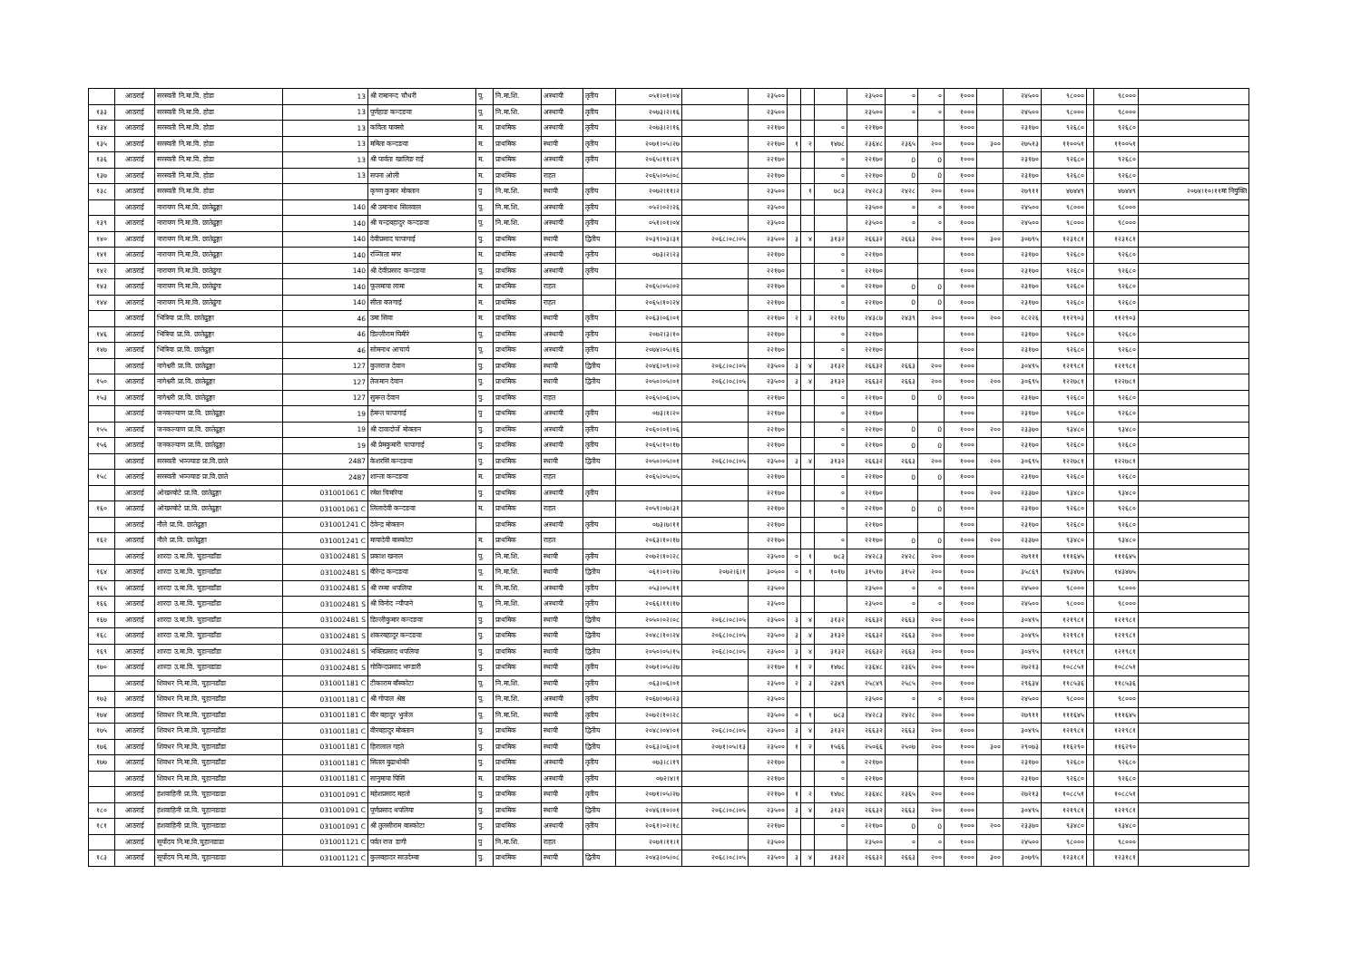| | आठराई | सरस्वती नि.मा.वि. होडा | 13 | श्री रामानन्द चौधरी | पू. | नि.मा.शि. | अस्थायी | तृतीय | ०५१।०१।०४ | | २३५०० | | | | २३५०० | ० | ० | १००० | | २४५०० | ९८००० | | ९८००० | |
| १३३ | आठराई | सरस्वती नि.मा.वि. होडा | 13 | पूर्णहाङ कन्दङवा | पू. | नि.मा.शि. | अस्थायी | तृतीय | २०७३।२।१६ | | २३५०० | | | | २३५०० | ० | ० | १००० | | २४५०० | ९८००० | | ९८००० | |
| १३४ | आठराई | सरस्वती नि.मा.वि. होडा | 13 | कविता याक्सो | म. | प्राथमिक | अस्थायी | तृतीय | २०७३।२।१६ | | २२१७० | | | ० | २२१७० | | | १००० | | २३१७० | ९२६८० | | ९२६८० | |
| १३५ | आठराई | सरस्वती नि.मा.वि. होडा | 13 | ममिता कन्दङवा | म. | प्राथमिक | स्थायी | तृतीय | २०७१।०५।२७ | | २२१७० | १ | २ | १४७८ | २३६४८ | २३६५ | २०० | १००० | ३०० | २७५१३ | ११००५१ | | ११००५१ | |
| १३६ | आठराई | सरस्वती नि.मा.वि. होडा | 13 | श्री पार्वता खालिङ राई | म. | प्राथमिक | अस्थायी | तृतीय | २०६५।११।२९ | | २२१७० | | | ० | २२१७० | 0 | 0 | १००० | | २३१७० | ९२६८० | | ९२६८० | |
| १३७ | आठराई | सरस्वती नि.मा.वि. होडा | 13 | सपना ओली | म. | प्राथमिक | राहत | | २०६५।०५।०८ | | २२१७० | | | ० | २२१७० | 0 | 0 | १००० | | २३१७० | ९२६८० | | ९२६८० | |
| १३८ | आठराई | सरस्वती नि.मा.वि. होडा | | कृष्ण कुमार मोक्तान | पु | नि.मा.शि. | स्थायी | तृतीय | २०७२।११।२ | | २३५०० | | १ | ७८३ | २४२८३ | २४२८ | २०० | १००० | | २७९११ | ४७४४९ | | ४७४४९ | २०७४।१०।११मा नियुक्ति |
| | आठराई | नारायण नि.मा.वि. छातेढुङ्गा | 140 | श्री उमानाथ सिलवाल | पू. | नि.मा.शि. | अस्थायी | तृतीय | ०५२।०२।२६ | | २३५०० | | | | २३५०० | ० | ० | १००० | | २४५०० | ९८००० | | ९८००० | |
| १३९ | आठराई | नारायण नि.मा.वि. छातेढुङ्गा | 140 | श्री चन्द्रबहादुर कन्दङवा | पू. | नि.मा.शि. | अस्थायी | तृतीय | ०५१।०१।०४ | | २३५०० | | | | २३५०० | ० | ० | १००० | | २४५०० | ९८००० | | ९८००० | |
| १४० | आठराई | नारायण नि.मा.वि. छातेढुङ्गा | 140 | देवीप्रसाद चापागाई | पु. | प्राथमिक | स्थायी | द्वितीय | २०३९।०३।३१ | २०६८।०८।०५ | २३५०० | ३ | ४ | ३१३२ | २६६३२ | २६६३ | २०० | १००० | ३०० | ३०७९५ | १२३१८१ | | १२३१८१ | |
| १४१ | आठराई | नारायण नि.मा.वि. छातेढुङ्गा | 140 | रञ्जिता मगर | म. | प्राथमिक | अस्थायी | तृतीय | ०७३।२।२३ | | २२१७० | | | ० | २२१७० | | | १००० | | २३१७० | ९२६८० | | ९२६८० | |
| १४२ | आठराई | नारायण नि.मा.वि. छातेढुंगा | 140 | श्री देवीप्रसाद कन्दङवा | पू. | प्राथमिक | अस्थायी | तृतीय | | | २२१७० | | | ० | २२१७० | | | १००० | | २३१७० | ९२६८० | | ९२६८० | |
| १४३ | आठराई | नारायण नि.मा.वि. छातेढुंगा | 140 | फूलमाया लामा | म. | प्राथमिक | राहत | | २०६५।०५।०२ | | २२१७० | | | ० | २२१७० | 0 | 0 | १००० | | २३१७० | ९२६८० | | ९२६८० | |
| १४४ | आठराई | नारायण नि.मा.वि. छातेढुंगा | 140 | सीता बजगाई | म. | प्राथमिक | राहत | | २०६५।१०।२४ | | २२१७० | | | ० | २२१७० | 0 | 0 | १००० | | २३१७० | ९२६८० | | ९२६८० | |
| | आठराई | भित्रिया प्रा.वि. छातेढुङ्गा | 46 | उमा सिवा | म. | प्राथमिक | स्थायी | तृतीय | २०६३।०६।०१ | | २२१७० | २ | ३ | २२१७ | २४३८७ | २४३९ | २०० | १००० | २०० | २८२२६ | ११२९०३ | | ११२९०३ | |
| १४६ | आठराई | भित्रिया प्रा.वि. छातेढुङ्गा | 46 | डिल्लीराम घिमीरे | पू. | प्राथमिक | अस्थायी | तृतीय | २०७२।३।१० | | २२१७० | | | ० | २२१७० | | | १००० | | २३१७० | ९२६८० | | ९२६८० | |
| १४७ | आठराई | भित्रिया प्रा.वि. छातेढुङ्गा | 46 | सोमनाथ आचार्य | पू. | प्राथमिक | अस्थायी | तृतीय | २०७४।०५।१६ | | २२१७० | | | ० | २२१७० | | | १००० | | २३१७० | ९२६८० | | ९२६८० | |
| | आठराई | नागेश्वरी प्रा.वि. छातेढुङ्गा | 127 | कुलराज देवान | पु. | प्राथमिक | स्थायी | द्वितीय | २०४६।०९।०२ | २०६८।०८।०५ | २३५०० | ३ | ४ | ३१३२ | २६६३२ | २६६३ | २०० | १००० | | ३०४९५ | १२१९८१ | | १२१९८१ | |
| १५० | आठराई | नागेश्वरी प्रा.वि. छातेढुङ्गा | 127 | तेजमान देवान | पु. | प्राथमिक | स्थायी | द्वितीय | २०५०।०५।०१ | २०६८।०८।०५ | २३५०० | ३ | ४ | ३१३२ | २६६३२ | २६६३ | २०० | १००० | २०० | ३०६९५ | १२२७८१ | | १२२७८१ | |
| १५३ | आठराई | नागेश्वरी प्रा.वि. छातेढुङ्गा | 127 | सुमन्त देवान | पु. | प्राथमिक | राहत | | २०६५।०६।०५ | | २२१७० | | | ० | २२१७० | 0 | 0 | १००० | | २३१७० | ९२६८० | | ९२६८० | |
| | आठराई | जनकल्याण प्रा.वि. छातेढुङ्गा | 19 | हेमन्त चापागाई | पु | प्राथमिक | अस्थायी | तृतीय | ०७३।१।२० | | २२१७० | | | ० | २२१७० | | | १००० | | २३१७० | ९२६८० | | ९२६८० | |
| १५५ | आठराई | जनकल्याण प्रा.वि. छातेढुङ्गा | 19 | श्री दावादोर्जे मोक्तान | पु. | प्राथमिक | अस्थायी | तृतीय | २०६०।०१।०६ | | २२१७० | | | ० | २२१७० | 0 | 0 | १००० | २०० | २३३७० | ९३४८० | | ९३४८० | |
| १५६ | आठराई | जनकल्याण प्रा.वि. छातेढुङ्गा | 19 | श्री प्रेमकुमारी चापागाई | पु. | प्राथमिक | अस्थायी | तृतीय | २०६५।१०।१७ | | २२१७० | | | ० | २२१७० | 0 | 0 | १००० | | २३१७० | ९२६८० | | ९२६८० | |
| | आठराई | सरस्वती भञ्ज्याङ प्रा.वि.छाते | 2487 | केशरसिं कन्दङवा | पु. | प्राथमिक | स्थायी | द्वितीय | २०५०।०५।०१ | २०६८।०८।०५ | २३५०० | ३ | ४ | ३१३२ | २६६३२ | २६६३ | २०० | १००० | २०० | ३०६९५ | १२२७८१ | | १२२७८१ | |
| १५८ | आठराई | सरस्वती भञ्ज्याङ प्रा.वि.छाते | 2487 | शान्ता कन्दङवा | म. | प्राथमिक | राहत | | २०६५।०५।०५ | | २२१७० | | | ० | २२१७० | 0 | 0 | १००० | | २३१७० | ९२६८० | | ९२६८० | |
| | आठराई | ओखरबोटे प्रा.वि. छातेढुङ्गा | 031001061 C | रमेश चिमरिया | पु. | प्राथमिक | अस्थायी | तृतीय | | | २२१७० | | | ० | २२१७० | | | १००० | २०० | २३३७० | ९३४८० | | ९३४८० | |
| १६० | आठराई | ओखरबोटे प्रा.वि. छातेढुङ्गा | 031001061 C | लिलादेवी कन्दङवा | म. | प्राथमिक | राहत | | २०५९।०७।३१ | | २२१७० | | | ० | २२१७० | 0 | 0 | १००० | | २३१७० | ९२६८० | | ९२६८० | |
| | आठराई | नौले प्रा.वि. छातेढुङ्गा | 031001241 C | देवेन्द्र मोक्तान | | प्राथमिक | अस्थायी | तृतीय | ०७३।७।११ | | २२१७० | | | | २२१७० | | | १००० | | २३१७० | ९२६८० | | ९२६८० | |
| १६२ | आठराई | नौले प्रा.वि. छातेढुङ्गा | 031001241 C | मायादेवी बास्कोटा | म. | प्राथमिक | राहत | | २०६३।१०।१७ | | २२१७० | | | ० | २२१७० | 0 | 0 | १००० | २०० | २३३७० | ९३४८० | | ९३४८० | |
| | आठराई | शारदा उ.मा.वि. चुहानडाँडा | 031002481 S | प्रकाश खनाल | पू. | नि.मा.शि. | स्थायी | तृतीय | २०७२।१०।२८ | | २३५०० | ० | १ | ७८३ | २४२८३ | २४२८ | २०० | १००० | | २७९११ | १११६४५ | | १११६४५ | |
| १६४ | आठराई | शारदा उ.मा.वि. चुहानडाँडा | 031002481 S | बीरेन्द्र कन्दङवा | पू. | नि.मा.शि. | स्थायी | द्वितीय | ०६१।०१।२७ | २०७२।६।१ | ३०५०० | ० | १ | १०१७ | ३१५१७ | ३१५२ | २०० | १००० | | ३५८६९ | १४३४७५ | | १४३४७५ | |
| १६५ | आठराई | शारदा उ.मा.वि. चुहानडाँडा | 031002481 S | श्री रम्मा थपलिया | म. | नि.मा.शि. | अस्थायी | तृतीय | ०५३।०५।११ | | २३५०० | | | | २३५०० | ० | ० | १००० | | २४५०० | ९८००० | | ९८००० | |
| १६६ | आठराई | शारदा उ.मा.वि. चुहानडाँडा | 031002481 S | श्री विनोद न्यौपाने | पू. | नि.मा.शि. | अस्थायी | तृतीय | २०६६।११।१७ | | २३५०० | | | | २३५०० | ० | ० | १००० | | २४५०० | ९८००० | | ९८००० | |
| १६७ | आठराई | शारदा उ.मा.वि. चुहानडाँडा | 031002481 S | डिल्लीकुमार कन्दङवा | पु. | प्राथमिक | स्थायी | द्वितीय | २०५०।०२।०८ | २०६८।०८।०५ | २३५०० | ३ | ४ | ३१३२ | २६६३२ | २६६३ | २०० | १००० | | ३०४९५ | १२१९८१ | | १२१९८१ | |
| १६८ | आठराई | शारदा उ.मा.वि. चुहानडाँडा | 031002481 S | शंकरबहादुर कन्दङवा | पु. | प्राथमिक | स्थायी | द्वितीय | २०४८।१०।२४ | २०६८।०८।०५ | २३५०० | ३ | ४ | ३१३२ | २६६३२ | २६६३ | २०० | १००० | | ३०४९५ | १२१९८१ | | १२१९८१ | |
| १६९ | आठराई | शारदा उ.मा.वि. चुहानडाँडा | 031002481 S | भक्तिप्रसाद थपलिया | पु. | प्राथमिक | स्थायी | द्वितीय | २०५०।०५।१५ | २०६८।०८।०५ | २३५०० | ३ | ४ | ३१३२ | २६६३२ | २६६३ | २०० | १००० | | ३०४९५ | १२१९८१ | | १२१९८१ | |
| १७० | आठराई | शारदा उ.मा.वि. चुहानडांडा | 031002481 S | गोविन्दप्रसाद भण्डारी | पु. | प्राथमिक | स्थायी | तृतीय | २०७१।०५।२७ | | २२१७० | १ | २ | १४७८ | २३६४८ | २३६५ | २०० | १००० | | २७२१३ | १०८८५१ | | १०८८५१ | |
| | आठराई | शिवधर नि.मा.वि. चुहानडाँडा | 031001181 C | टीकाराम बाँस्कोटा | पू. | नि.मा.शि. | स्थायी | तृतीय | ०६३।०६।०१ | | २३५०० | २ | ३ | २३४९ | २५८४९ | २५८५ | २०० | १००० | | २९६३४ | ११८५३६ | | ११८५३६ | |
| १७३ | आठराई | शिवधर नि.मा.वि. चुहानडाँडा | 031001181 C | श्री गोपाल श्रेष्ठ | पू. | नि.मा.शि. | अस्थायी | तृतीय | २०६७।०७।२३ | | २३५०० | | | | २३५०० | ० | ० | १००० | | २४५०० | ९८००० | | ९८००० | |
| १७४ | आठराई | शिवधर नि.मा.वि. चुहानडाँडा | 031001181 C | वीर बहादुर भुजेल | पू. | नि.मा.शि. | स्थायी | तृतीय | २०७२।१०।२८ | | २३५०० | ० | १ | ७८३ | २४२८३ | २४२८ | २०० | १००० | | २७९११ | १११६४५ | | १११६४५ | |
| १७५ | आठराई | शिवधर नि.मा.वि. चुहानडाँडा | 031001181 C | वीरबहादुर मोक्तान | पु. | प्राथमिक | स्थायी | द्वितीय | २०४८।०४।०१ | २०६८।०८।०५ | २३५०० | ३ | ४ | ३१३२ | २६६३२ | २६६३ | २०० | १००० | | ३०४९५ | १२१९८१ | | १२१९८१ | |
| १७६ | आठराई | शिवधर नि.मा.वि. चुहानडाँडा | 031001181 C | हिरालाल गहते | पु. | प्राथमिक | स्थायी | द्वितीय | २०६३।०६।०१ | २०७१।०५।१३ | २३५०० | १ | २ | १५६६ | २५०६६ | २५०७ | २०० | १००० | ३०० | २९०७३ | ११६२९० | | ११६२९० | |
| १७७ | आठराई | शिवधर नि.मा.वि. चुहानडाँडा | 031001181 C | सितल बुढाथोकी | पु. | प्राथमिक | अस्थायी | तृतीय | ०७३।८।१९ | | २२१७० | | | ० | २२१७० | | | १००० | | २३१७० | ९२६८० | | ९२६८० | |
| | आठराई | शिवधर नि.मा.वि. चुहानडाँडा | 031001181 C | सानुमाया घिसिं | म. | प्राथमिक | अस्थायी | तृतीय | ०७२।४।१ | | २२१७० | | | ० | २२१७० | | | १००० | | २३१७० | ९२६८० | | ९२६८० | |
| | आठराई | हंशवाहिनी प्रा.वि. चुहानडाडा | 031001091 C | महेशप्रसाद महतो | पु. | प्राथमिक | स्थायी | तृतीय | २०७१।०५।२७ | | २२१७० | १ | २ | १४७८ | २३६४८ | २३६५ | २०० | १००० | | २७२१३ | १०८८५१ | | १०८८५१ | |
| १८० | आठराई | हंशवाहिनी प्रा.वि. चुहानडाडा | 031001091 C | पूर्णप्रसाद थपलिया | पु. | प्राथमिक | स्थायी | द्वितीय | २०४६।१०।०१ | २०६८।०८।०५ | २३५०० | ३ | ४ | ३१३२ | २६६३२ | २६६३ | २०० | १००० | | ३०४९५ | १२१९८१ | | १२१९८१ | |
| १८१ | आठराई | हंशवाहिनी प्रा.वि. चुहानडाडा | 031001091 C | श्री तुलसीराम बास्कोटा | पु. | प्राथमिक | अस्थायी | तृतीय | २०६१।०२।१८ | | २२१७० | | | ० | २२१७० | 0 | 0 | १००० | २०० | २३३७० | ९३४८० | | ९३४८० | |
| | आठराई | सूर्योदय नि.मा.वि.चुहानडाडा | 031001121 C | पर्वत राज डागी | पु | नि.मा.शि. | राहत | | २०७१।११।१ | | २३५०० | | | | २३५०० | ० | ० | १००० | | २४५०० | ९८००० | | ९८००० | |
| १८३ | आठराई | सूर्योदय नि.मा.वि. चुहानडाडा | 031001121 C | कुलबहादर साउदेम्बा | पु. | प्राथमिक | स्थायी | द्वितीय | २०४३।०५।०८ | २०६८।०८।०५ | २३५०० | ३ | ४ | ३१३२ | २६६३२ | २६६३ | २०० | १००० | ३०० | ३०७९५ | १२३१८१ | | १२३१८१ | |